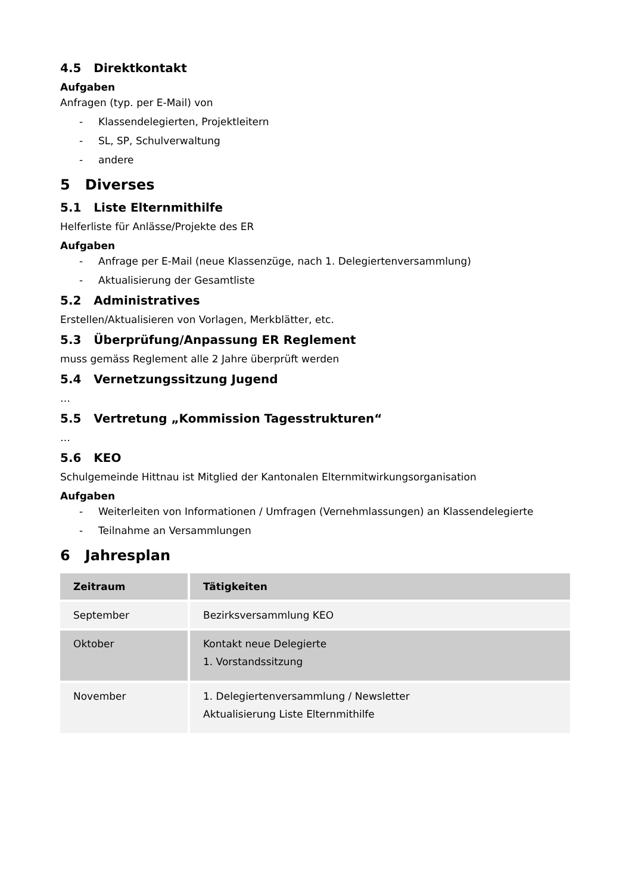4.5 Direktkontakt
Aufgaben
Anfragen (typ. per E-Mail) von
- Klassendelegierten, Projektleitern
- SL, SP, Schulverwaltung
- andere
5 Diverses
5.1 Liste Elternmithilfe
Helferliste für Anlässe/Projekte des ER
Aufgaben
- Anfrage per E-Mail (neue Klassenzüge, nach 1. Delegiertenversammlung)
- Aktualisierung der Gesamtliste
5.2 Administratives
Erstellen/Aktualisieren von Vorlagen, Merkblätter, etc.
5.3 Überprüfung/Anpassung ER Reglement
muss gemäss Reglement alle 2 Jahre überprüft werden
5.4 Vernetzungssitzung Jugend
…
5.5 Vertretung „Kommission Tagesstrukturen“
…
5.6 KEO
Schulgemeinde Hittnau ist Mitglied der Kantonalen Elternmitwirkungsorganisation
Aufgaben
- Weiterleiten von Informationen / Umfragen (Vernehmlassungen) an Klassendelegierte
- Teilnahme an Versammlungen
6 Jahresplan
| Zeitraum | Tätigkeiten |
| --- | --- |
| September | Bezirksversammlung KEO |
| Oktober | Kontakt neue Delegierte 1. Vorstandssitzung |
| November | 1. Delegiertenversammlung / Newsletter Aktualisierung Liste Elternmithilfe |